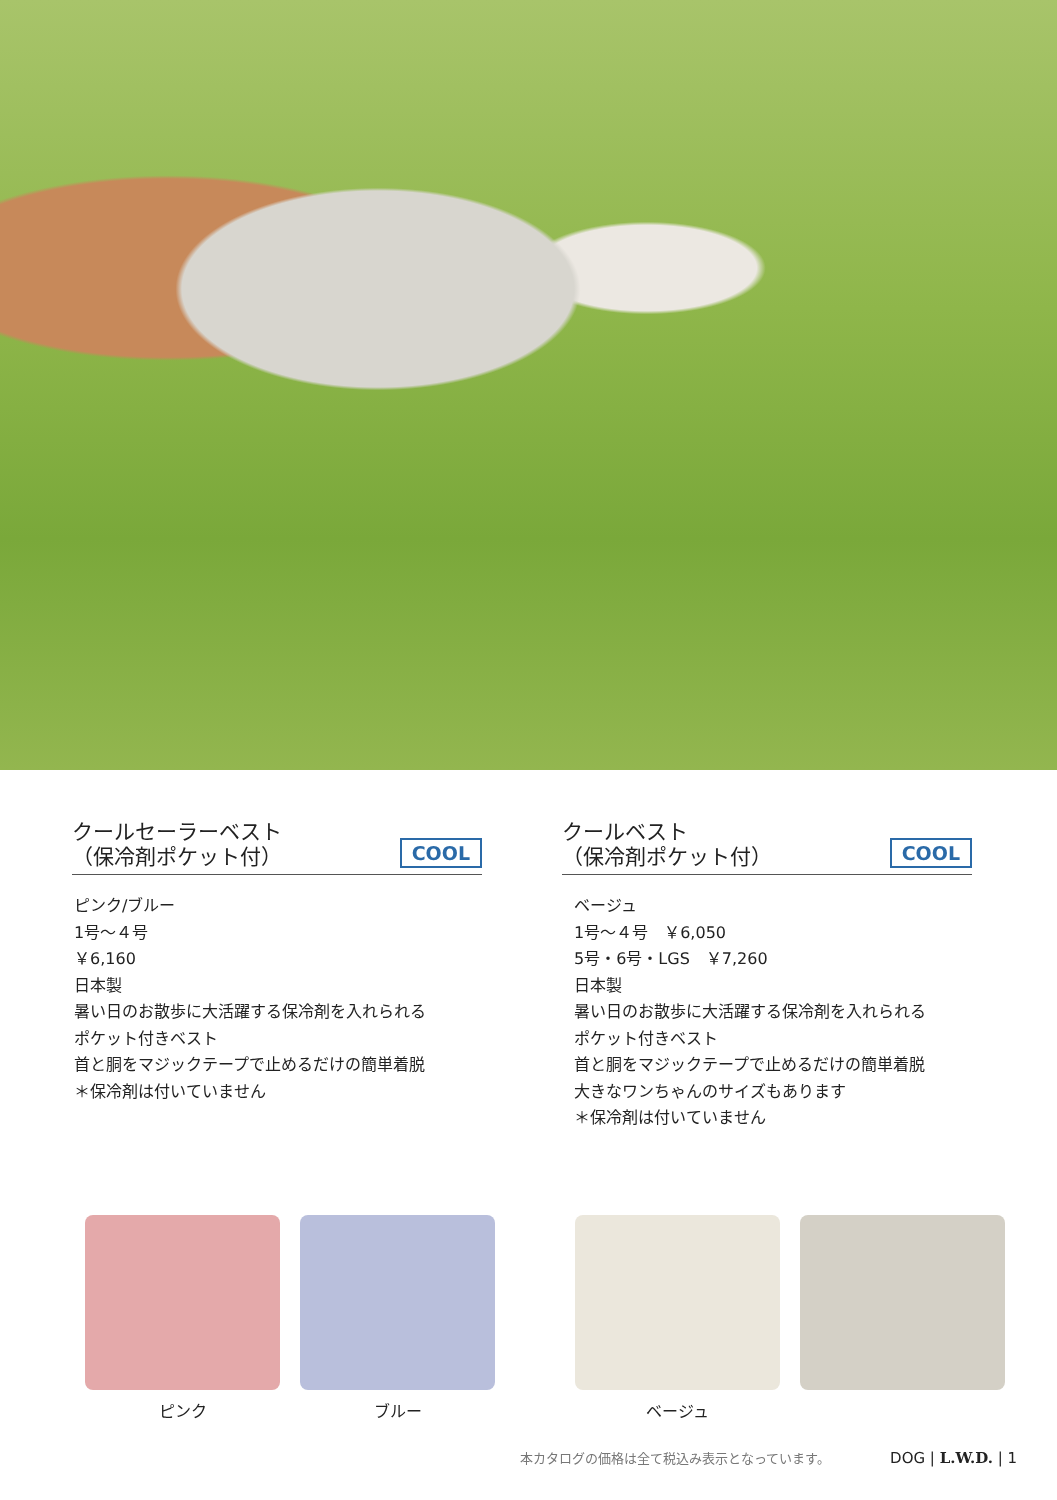クールセーラーベスト
（保冷剤ポケット付）
COOL
ピンク/ブルー
1号〜４号
￥6,160
日本製
暑い日のお散歩に大活躍する保冷剤を入れられる
ポケット付きベスト
首と胴をマジックテープで止めるだけの簡単着脱
＊保冷剤は付いていません
クールベスト
（保冷剤ポケット付）
COOL
ベージュ
1号〜４号　￥6,050
5号・6号・LGS　￥7,260
日本製
暑い日のお散歩に大活躍する保冷剤を入れられる
ポケット付きベスト
首と胴をマジックテープで止めるだけの簡単着脱
大きなワンちゃんのサイズもあります
＊保冷剤は付いていません
ピンク ブルー ベージュ
本カタログの価格は全て税込み表示となっています。 DOG | L.W.D. | 1